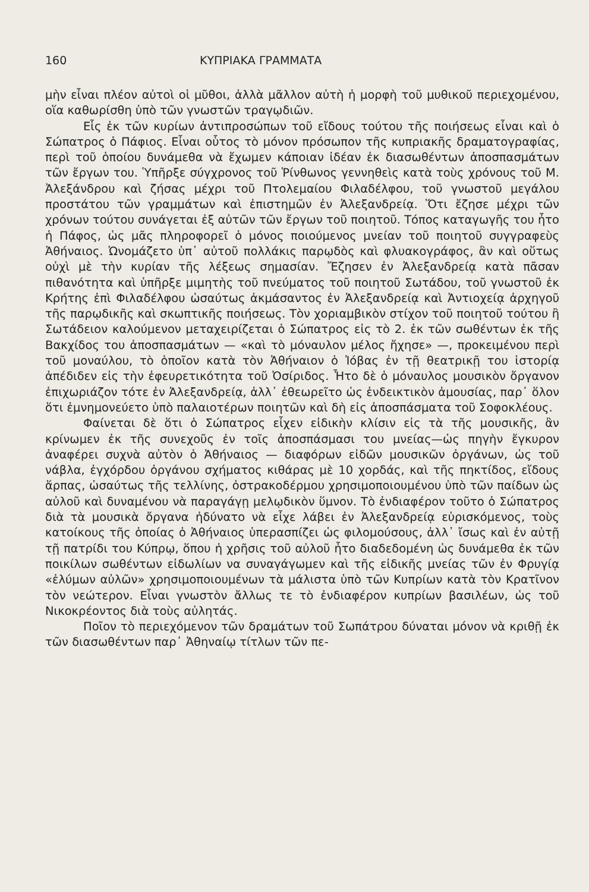160 ΚΥΠΡΙΑΚΑ ΓΡΑΜΜΑΤΑ
μὴν εἶναι πλέον αὐτοὶ οἱ μῦθοι, ἀλλὰ μᾶλλον αὐτὴ ἡ μορφὴ τοῦ μυθικοῦ περιεχομένου, οἵα καθωρίσθη ὑπὸ τῶν γνωστῶν τραγῳδιῶν.
Εἷς ἐκ τῶν κυρίων ἀντιπροσώπων τοῦ εἴδους τούτου τῆς ποιήσεως εἶναι καὶ ὁ Σώπατρος ὁ Πάφιος. Εἶναι οὗτος τὸ μόνον πρόσωπον τῆς κυπριακῆς δραματογραφίας, περὶ τοῦ ὁποίου δυνάμεθα νὰ ἔχωμεν κάποιαν ἰδέαν ἐκ διασωθέντων ἀποσπασμάτων τῶν ἔργων του. Ὑπῆρξε σύγχρονος τοῦ Ῥίνθωνος γεννηθεὶς κατὰ τοὺς χρόνους τοῦ Μ. Ἀλεξάνδρου καὶ ζήσας μέχρι τοῦ Πτολεμαίου Φιλαδέλφου, τοῦ γνωστοῦ μεγάλου προστάτου τῶν γραμμάτων καὶ ἐπιστημῶν ἐν Ἀλεξανδρείᾳ. Ὅτι ἔζησε μέχρι τῶν χρόνων τούτου συνάγεται ἐξ αὐτῶν τῶν ἔργων τοῦ ποιητοῦ. Τόπος καταγωγῆς του ἦτο ἡ Πάφος, ὡς μᾶς πληροφορεῖ ὁ μόνος ποιούμενος μνείαν τοῦ ποιητοῦ συγγραφεὺς Ἀθήναιος. Ὠνομάζετο ὑπ᾽ αὐτοῦ πολλάκις παρῳδὸς καὶ φλυακογράφος, ἂν καὶ οὕτως οὐχὶ μὲ τὴν κυρίαν τῆς λέξεως σημασίαν. Ἔζησεν ἐν Ἀλεξανδρείᾳ κατὰ πᾶσαν πιθανότητα καὶ ὑπῆρξε μιμητὴς τοῦ πνεύματος τοῦ ποιητοῦ Σωτάδου, τοῦ γνωστοῦ ἐκ Κρήτης ἐπὶ Φιλαδέλφου ὡσαύτως ἀκμάσαντος ἐν Ἀλεξανδρείᾳ καὶ Ἀντιοχείᾳ ἀρχηγοῦ τῆς παρῳδικῆς καὶ σκωπτικῆς ποιήσεως. Τὸν χοριαμβικὸν στίχον τοῦ ποιητοῦ τούτου ἢ Σωτάδειον καλούμενον μεταχειρίζεται ὁ Σώπατρος εἰς τὸ 2. ἐκ τῶν σωθέντων ἐκ τῆς Βακχίδος του ἀποσπασμάτων — «καὶ τὸ μόναυλον μέλος ἤχησε» —, προκειμένου περὶ τοῦ μοναύλου, τὸ ὁποῖον κατὰ τὸν Ἀθήναιον ὁ Ἰόβας ἐν τῇ θεατρικῇ του ἱστορίᾳ ἀπέδιδεν εἰς τὴν ἐφευρετικότητα τοῦ Ὀσίριδος. Ἦτο δὲ ὁ μόναυλος μουσικὸν ὄργανον ἐπιχωριάζον τότε ἐν Ἀλεξανδρείᾳ, ἀλλ᾽ ἐθεωρεῖτο ὡς ἐνδεικτικὸν ἀμουσίας, παρ᾽ ὅλον ὅτι ἐμνημονεύετο ὑπὸ παλαιοτέρων ποιητῶν καὶ δὴ εἰς ἀποσπάσματα τοῦ Σοφοκλέους.
Φαίνεται δὲ ὅτι ὁ Σώπατρος εἶχεν εἰδικὴν κλίσιν εἰς τὰ τῆς μουσικῆς, ἂν κρίνωμεν ἐκ τῆς συνεχοῦς ἐν τοῖς ἀποσπάσμασι του μνείας—ὡς πηγὴν ἔγκυρον ἀναφέρει συχνὰ αὐτὸν ὁ Ἀθήναιος — διαφόρων εἰδῶν μουσικῶν ὀργάνων, ὡς τοῦ νάβλα, ἐγχόρδου ὀργάνου σχήματος κιθάρας μὲ 10 χορδάς, καὶ τῆς πηκτίδος, εἴδους ἅρπας, ὡσαύτως τῆς τελλίνης, ὀστρακοδέρμου χρησιμοποιουμένου ὑπὸ τῶν παίδων ὡς αὐλοῦ καὶ δυναμένου νὰ παραγάγῃ μελῳδικὸν ὕμνον. Τὸ ἐνδιαφέρον τοῦτο ὁ Σώπατρος διὰ τὰ μουσικὰ ὄργανα ἠδύνατο νὰ εἶχε λάβει ἐν Ἀλεξανδρείᾳ εὑρισκόμενος, τοὺς κατοίκους τῆς ὁποίας ὁ Ἀθήναιος ὑπερασπίζει ὡς φιλομούσους, ἀλλ᾽ ἴσως καὶ ἐν αὐτῇ τῇ πατρίδι του Κύπρῳ, ὅπου ἡ χρῆσις τοῦ αὐλοῦ ἦτο διαδεδομένη ὡς δυνάμεθα ἐκ τῶν ποικίλων σωθέντων εἰδωλίων να συναγάγωμεν καὶ τῆς εἰδικῆς μνείας τῶν ἐν Φρυγίᾳ «ἐλύμων αὐλῶν» χρησιμοποιουμένων τὰ μάλιστα ὑπὸ τῶν Κυπρίων κατὰ τὸν Κρατῖνον τὸν νεώτερον. Εἶναι γνωστὸν ἄλλως τε τὸ ἐνδιαφέρον κυπρίων βασιλέων, ὡς τοῦ Νικοκρέοντος διὰ τοὺς αὐλητάς.
Ποῖον τὸ περιεχόμενον τῶν δραμάτων τοῦ Σωπάτρου δύναται μόνον νὰ κριθῇ ἐκ τῶν διασωθέντων παρ᾽ Ἀθηναίῳ τίτλων τῶν πε-